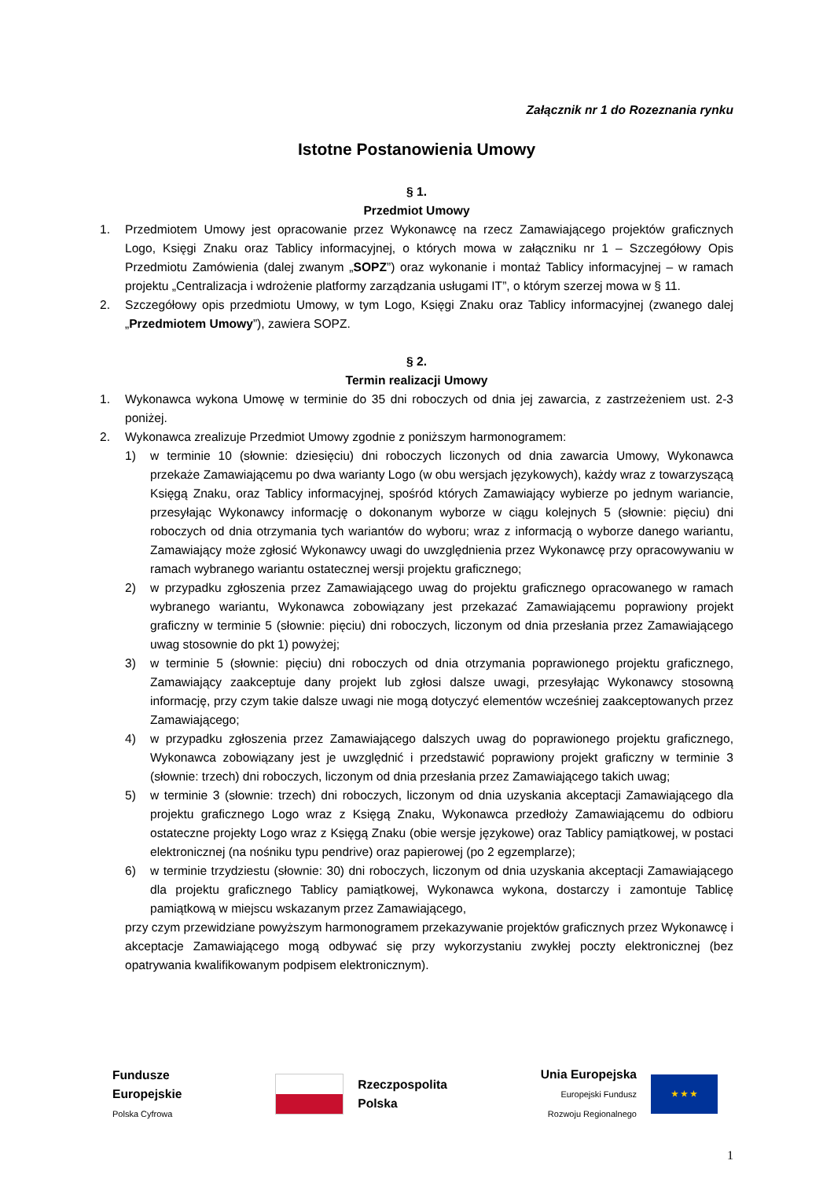Załącznik nr 1 do Rozeznania rynku
Istotne Postanowienia Umowy
§ 1.
Przedmiot Umowy
1. Przedmiotem Umowy jest opracowanie przez Wykonawcę na rzecz Zamawiającego projektów graficznych Logo, Księgi Znaku oraz Tablicy informacyjnej, o których mowa w załączniku nr 1 – Szczegółowy Opis Przedmiotu Zamówienia (dalej zwanym „SOPZ”) oraz wykonanie i montaż Tablicy informacyjnej – w ramach projektu „Centralizacja i wdrożenie platformy zarządzania usługami IT”, o którym szerzej mowa w § 11.
2. Szczegółowy opis przedmiotu Umowy, w tym Logo, Księgi Znaku oraz Tablicy informacyjnej (zwanego dalej „Przedmiotem Umowy”), zawiera SOPZ.
§ 2.
Termin realizacji Umowy
1. Wykonawca wykona Umowę w terminie do 35 dni roboczych od dnia jej zawarcia, z zastrzeżeniem ust. 2-3 poniżej.
2. Wykonawca zrealizuje Przedmiot Umowy zgodnie z poniższym harmonogramem:
1) w terminie 10 (słownie: dziesięciu) dni roboczych liczonych od dnia zawarcia Umowy, Wykonawca przekaże Zamawiającemu po dwa warianty Logo (w obu wersjach językowych), każdy wraz z towarzyszącą Księgą Znaku, oraz Tablicy informacyjnej, spośród których Zamawiający wybierze po jednym wariancie, przesyłając Wykonawcy informację o dokonanym wyborze w ciągu kolejnych 5 (słownie: pięciu) dni roboczych od dnia otrzymania tych wariantów do wyboru; wraz z informacją o wyborze danego wariantu, Zamawiający może zgłosić Wykonawcy uwagi do uwzględnienia przez Wykonawcę przy opracowywaniu w ramach wybranego wariantu ostatecznej wersji projektu graficznego;
2) w przypadku zgłoszenia przez Zamawiającego uwag do projektu graficznego opracowanego w ramach wybranego wariantu, Wykonawca zobowiązany jest przekazać Zamawiającemu poprawiony projekt graficzny w terminie 5 (słownie: pięciu) dni roboczych, liczonym od dnia przesłania przez Zamawiającego uwag stosownie do pkt 1) powyżej;
3) w terminie 5 (słownie: pięciu) dni roboczych od dnia otrzymania poprawionego projektu graficznego, Zamawiający zaakceptuje dany projekt lub zgłosi dalsze uwagi, przesyłając Wykonawcy stosowną informację, przy czym takie dalsze uwagi nie mogą dotyczyć elementów wcześniej zaakceptowanych przez Zamawiającego;
4) w przypadku zgłoszenia przez Zamawiającego dalszych uwag do poprawionego projektu graficznego, Wykonawca zobowiązany jest je uwzględnić i przedstawić poprawiony projekt graficzny w terminie 3 (słownie: trzech) dni roboczych, liczonym od dnia przesłania przez Zamawiającego takich uwag;
5) w terminie 3 (słownie: trzech) dni roboczych, liczonym od dnia uzyskania akceptacji Zamawiającego dla projektu graficznego Logo wraz z Księgą Znaku, Wykonawca przedłoży Zamawiającemu do odbioru ostateczne projekty Logo wraz z Księgą Znaku (obie wersje językowe) oraz Tablicy pamiątkowej, w postaci elektronicznej (na nośniku typu pendrive) oraz papierowej (po 2 egzemplarze);
6) w terminie trzydziestu (słownie: 30) dni roboczych, liczonym od dnia uzyskania akceptacji Zamawiającego dla projektu graficznego Tablicy pamiątkowej, Wykonawca wykona, dostarczy i zamontuje Tablicę pamiątkową w miejscu wskazanym przez Zamawiającego,
przy czym przewidziane powyższym harmonogramem przekazywanie projektów graficznych przez Wykonawcę i akceptacje Zamawiającego mogą odbywać się przy wykorzystaniu zwykłej poczty elektronicznej (bez opatrywania kwalifikowanym podpisem elektronicznym).
Fundusze
Europejskie
Polska Cyfrowa
Rzeczpospolita
Polska
Unia Europejska
Europejski Fundusz
Rozwoju Regionalnego
★ ★ ★
1